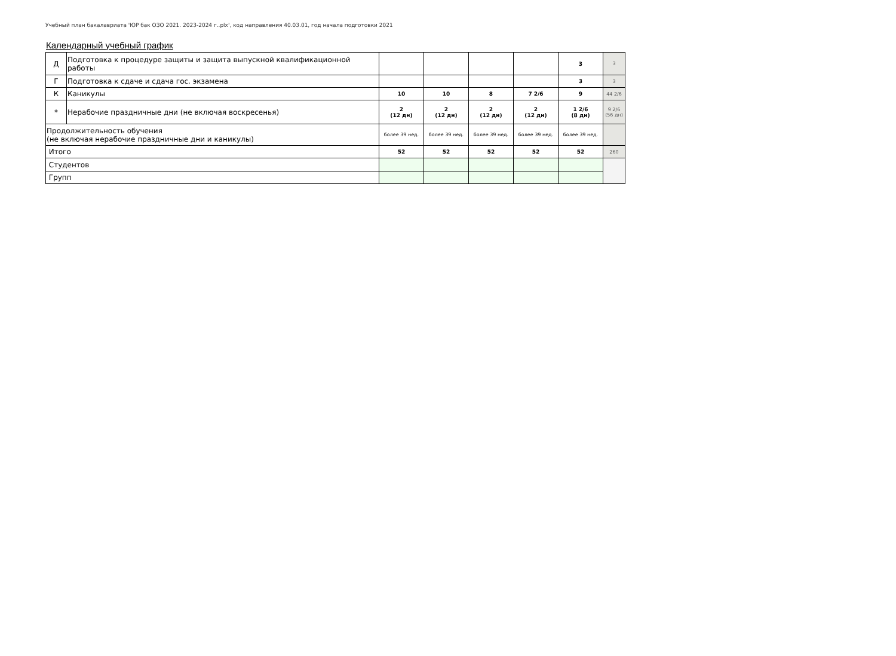Учебный план бакалавриата 'ЮР бак ОЗО 2021. 2023-2024 г..plx', код направления 40.03.01, год начала подготовки 2021
Календарный учебный график
| Д | Подготовка к процедуре защиты и защита выпускной квалификационной работы | | | | | 3 | 3 |
| Г | Подготовка к сдаче и сдача гос. экзамена | | | | | 3 | 3 |
| К | Каникулы | 10 | 10 | 8 | 7 2/6 | 9 | 44 2/6 |
| * | Нерабочие праздничные дни (не включая воскресенья) | 2 (12 дн) | 2 (12 дн) | 2 (12 дн) | 2 (12 дн) | 1 2/6 (8 дн) | 9 2/6 (56 дн) |
| Продолжительность обучения (не включая нерабочие праздничные дни и каникулы) | | более 39 нед. | более 39 нед. | более 39 нед. | более 39 нед. | более 39 нед. | |
| Итого | | 52 | 52 | 52 | 52 | 52 | 260 |
| Студентов | | | | | | | |
| Групп | | | | | | | |